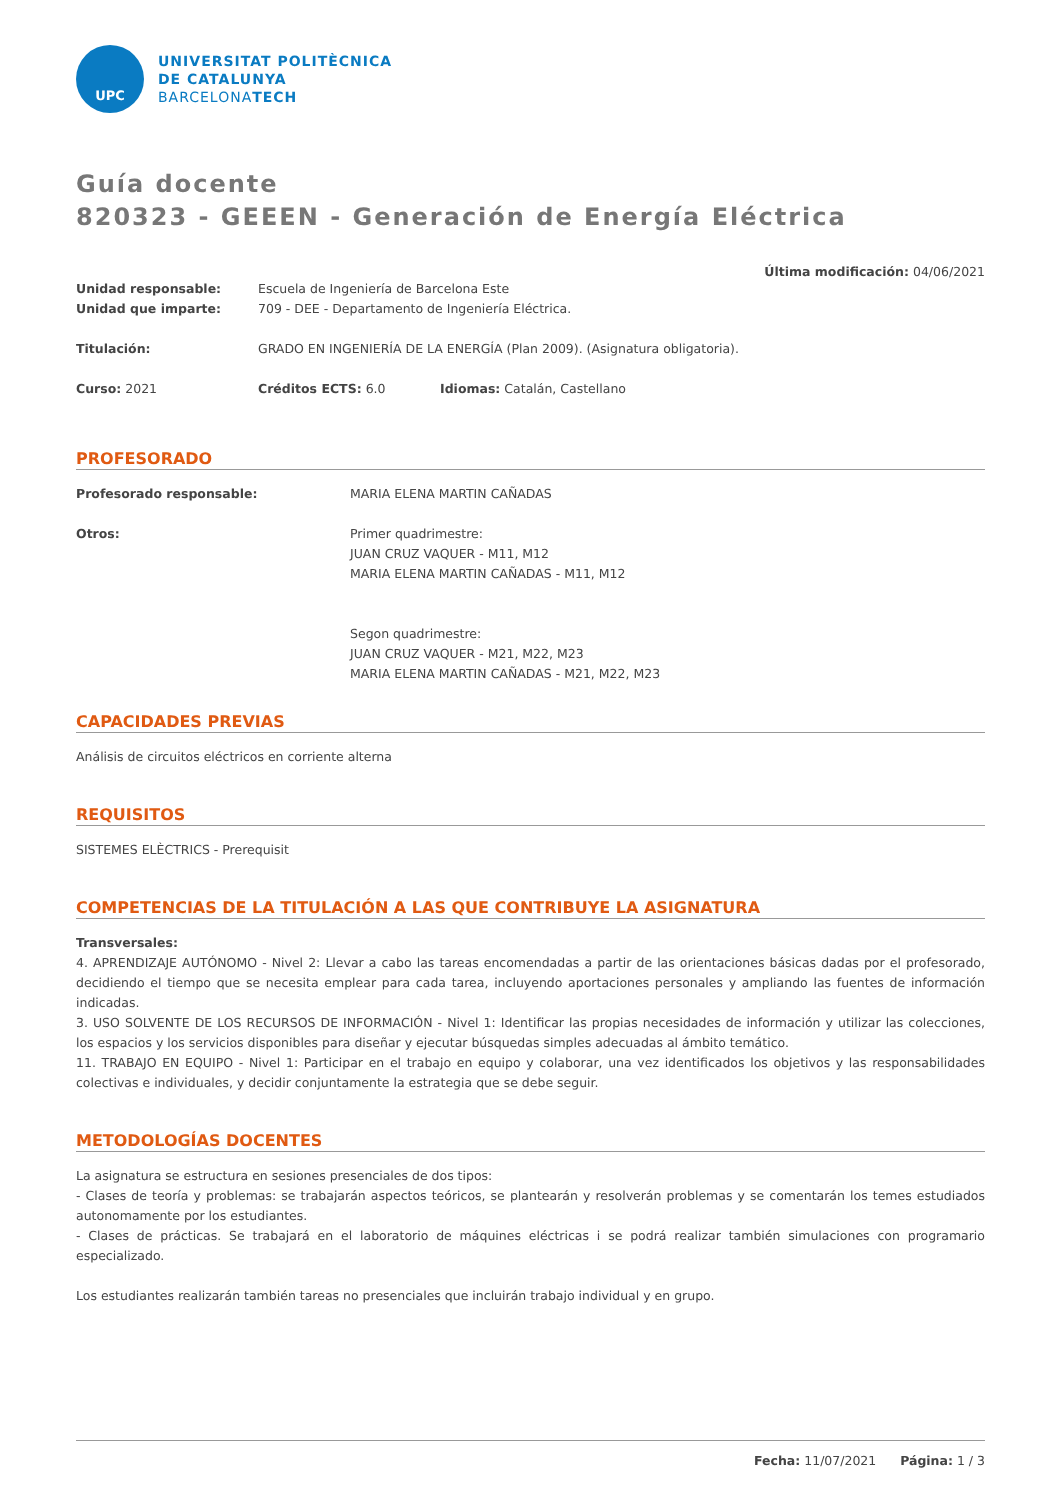UPC
UNIVERSITAT POLITÈCNICA
DE CATALUNYA
BARCELONATECH
Guía docente
820323 - GEEEN - Generación de Energía Eléctrica
Última modificación: 04/06/2021
Unidad responsable: Escuela de Ingeniería de Barcelona Este
Unidad que imparte: 709 - DEE - Departamento de Ingeniería Eléctrica.
Titulación: GRADO EN INGENIERÍA DE LA ENERGÍA (Plan 2009). (Asignatura obligatoria).
Curso: 2021 Créditos ECTS: 6.0 Idiomas: Catalán, Castellano
PROFESORADO
Profesorado responsable: MARIA ELENA MARTIN CAÑADAS
Otros: Primer quadrimestre:
JUAN CRUZ VAQUER - M11, M12
MARIA ELENA MARTIN CAÑADAS - M11, M12
Segon quadrimestre:
JUAN CRUZ VAQUER - M21, M22, M23
MARIA ELENA MARTIN CAÑADAS - M21, M22, M23
CAPACIDADES PREVIAS
Análisis de circuitos eléctricos en corriente alterna
REQUISITOS
SISTEMES ELÈCTRICS - Prerequisit
COMPETENCIAS DE LA TITULACIÓN A LAS QUE CONTRIBUYE LA ASIGNATURA
Transversales:
4. APRENDIZAJE AUTÓNOMO - Nivel 2: Llevar a cabo las tareas encomendadas a partir de las orientaciones básicas dadas por el profesorado, decidiendo el tiempo que se necesita emplear para cada tarea, incluyendo aportaciones personales y ampliando las fuentes de información indicadas.
3. USO SOLVENTE DE LOS RECURSOS DE INFORMACIÓN - Nivel 1: Identificar las propias necesidades de información y utilizar las colecciones, los espacios y los servicios disponibles para diseñar y ejecutar búsquedas simples adecuadas al ámbito temático.
11. TRABAJO EN EQUIPO - Nivel 1: Participar en el trabajo en equipo y colaborar, una vez identificados los objetivos y las responsabilidades colectivas e individuales, y decidir conjuntamente la estrategia que se debe seguir.
METODOLOGÍAS DOCENTES
La asignatura se estructura en sesiones presenciales de dos tipos:
- Clases de teoría y problemas: se trabajarán aspectos teóricos, se plantearán y resolverán problemas y se comentarán los temes estudiados autonomamente por los estudiantes.
- Clases de prácticas. Se trabajará en el laboratorio de máquines eléctricas i se podrá realizar también simulaciones con programario especializado.
Los estudiantes realizarán también tareas no presenciales que incluirán trabajo individual y en grupo.
Fecha: 11/07/2021 Página: 1 / 3